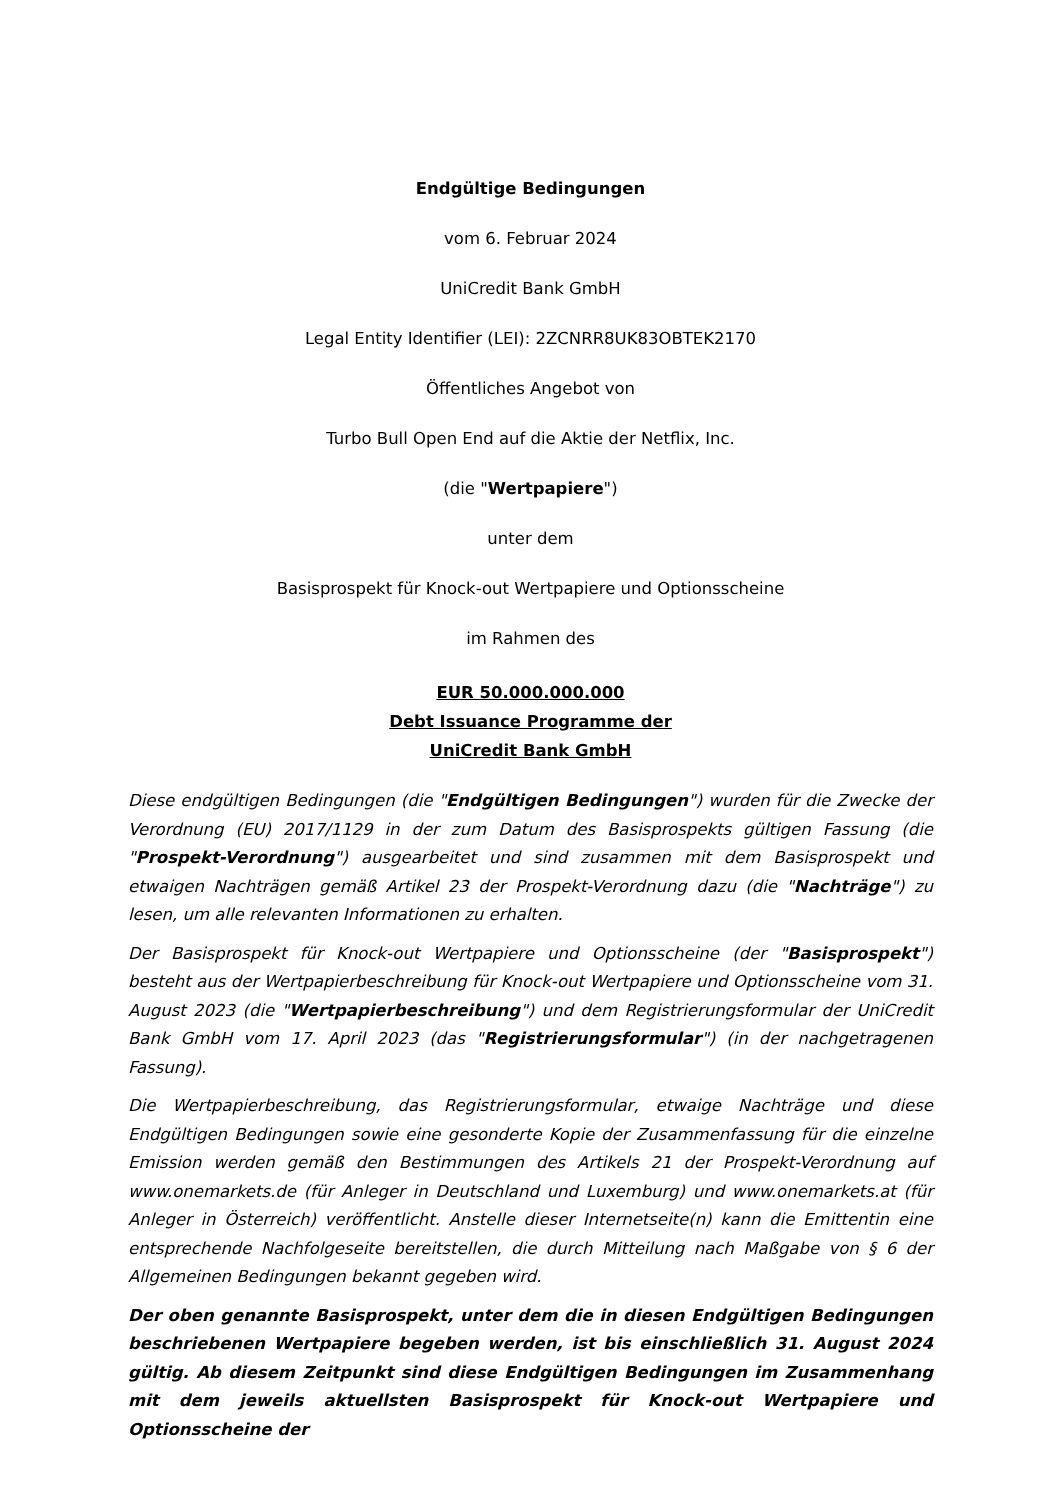Endgültige Bedingungen
vom 6. Februar 2024
UniCredit Bank GmbH
Legal Entity Identifier (LEI): 2ZCNRR8UK83OBTEK2170
Öffentliches Angebot von
Turbo Bull Open End auf die Aktie der Netflix, Inc.
(die "Wertpapiere")
unter dem
Basisprospekt für Knock-out Wertpapiere und Optionsscheine
im Rahmen des
EUR 50.000.000.000
Debt Issuance Programme der
UniCredit Bank GmbH
Diese endgültigen Bedingungen (die "Endgültigen Bedingungen") wurden für die Zwecke der Verordnung (EU) 2017/1129 in der zum Datum des Basisprospekts gültigen Fassung (die "Prospekt-Verordnung") ausgearbeitet und sind zusammen mit dem Basisprospekt und etwaigen Nachträgen gemäß Artikel 23 der Prospekt-Verordnung dazu (die "Nachträge") zu lesen, um alle relevanten Informationen zu erhalten.
Der Basisprospekt für Knock-out Wertpapiere und Optionsscheine (der "Basisprospekt") besteht aus der Wertpapierbeschreibung für Knock-out Wertpapiere und Optionsscheine vom 31. August 2023 (die "Wertpapierbeschreibung") und dem Registrierungsformular der UniCredit Bank GmbH vom 17. April 2023 (das "Registrierungsformular") (in der nachgetragenen Fassung).
Die Wertpapierbeschreibung, das Registrierungsformular, etwaige Nachträge und diese Endgültigen Bedingungen sowie eine gesonderte Kopie der Zusammenfassung für die einzelne Emission werden gemäß den Bestimmungen des Artikels 21 der Prospekt-Verordnung auf www.onemarkets.de (für Anleger in Deutschland und Luxemburg) und www.onemarkets.at (für Anleger in Österreich) veröffentlicht. Anstelle dieser Internetseite(n) kann die Emittentin eine entsprechende Nachfolgeseite bereitstellen, die durch Mitteilung nach Maßgabe von § 6 der Allgemeinen Bedingungen bekannt gegeben wird.
Der oben genannte Basisprospekt, unter dem die in diesen Endgültigen Bedingungen beschriebenen Wertpapiere begeben werden, ist bis einschließlich 31. August 2024 gültig. Ab diesem Zeitpunkt sind diese Endgültigen Bedingungen im Zusammenhang mit dem jeweils aktuellsten Basisprospekt für Knock-out Wertpapiere und Optionsscheine der